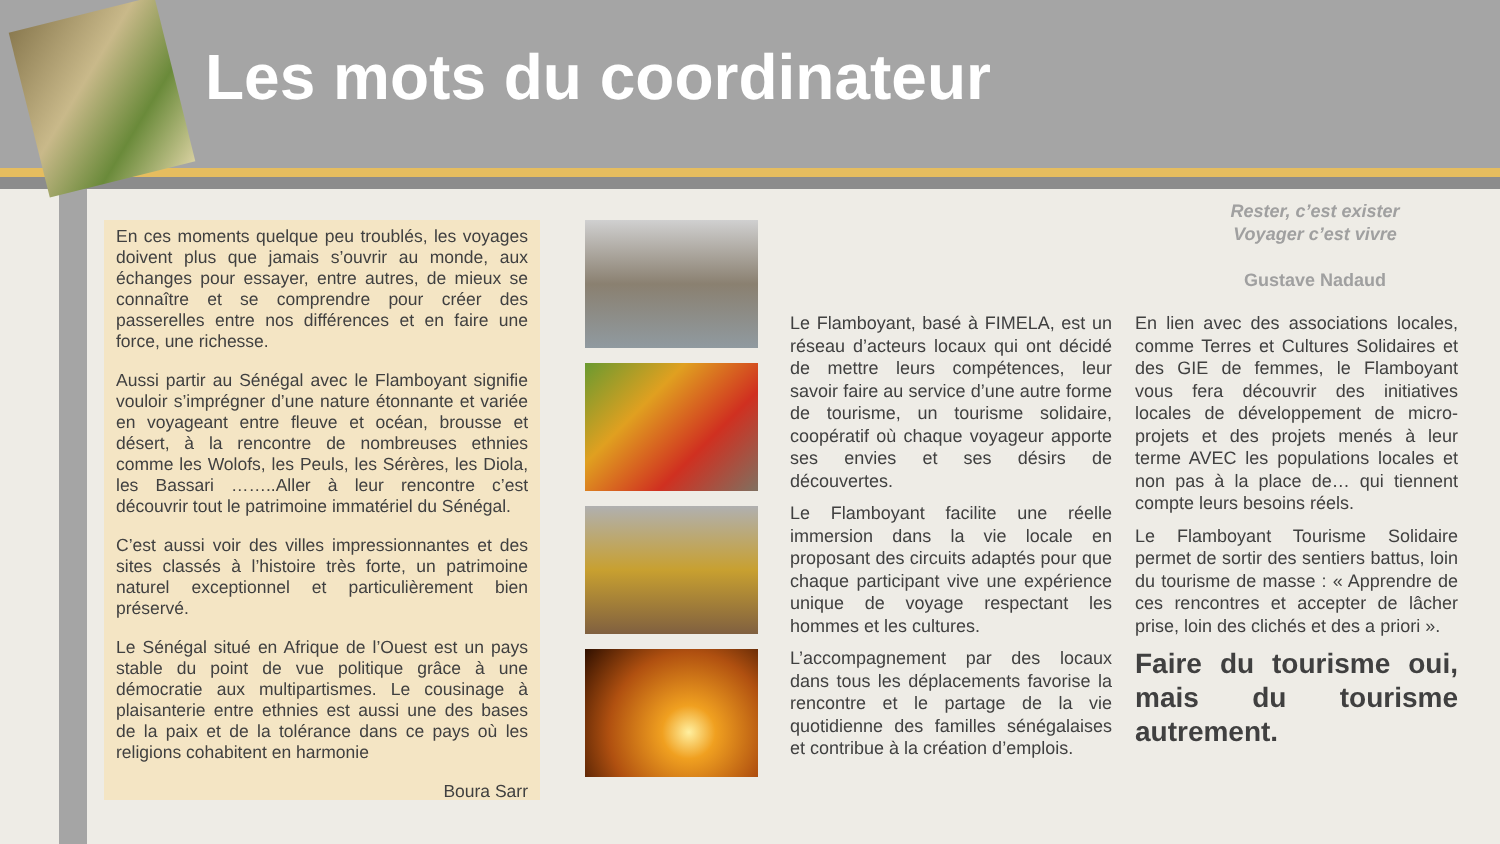Les mots du coordinateur
En ces moments quelque peu troublés, les voyages doivent plus que jamais s’ouvrir au monde, aux échanges pour essayer, entre autres, de mieux se connaître et se comprendre pour créer des passerelles entre nos différences et en faire une force, une richesse.
Aussi partir au Sénégal avec le Flamboyant signifie vouloir s’imprégner d’une nature étonnante et variée en voyageant entre fleuve et océan, brousse et désert, à la rencontre de nombreuses ethnies comme les Wolofs, les Peuls, les Sérères, les Diola, les Bassari ……..Aller à leur rencontre c’est découvrir tout le patrimoine immatériel du Sénégal.
C’est aussi voir des villes impressionnantes et des sites classés à l’histoire très forte, un patrimoine naturel exceptionnel et particulièrement bien préservé.
Le Sénégal situé en Afrique de l’Ouest est un pays stable du point de vue politique grâce à une démocratie aux multipartismes. Le cousinage à plaisanterie entre ethnies est aussi une des bases de la paix et de la tolérance dans ce pays où les religions cohabitent en harmonie
Boura Sarr
Rester, c’est exister
Voyager c’est vivre
Gustave Nadaud
Le Flamboyant, basé à FIMELA, est un réseau d’acteurs locaux qui ont décidé de mettre leurs compétences, leur savoir faire au service d’une autre forme de tourisme, un tourisme solidaire, coopératif où chaque voyageur apporte ses envies et ses désirs de découvertes.
Le Flamboyant facilite une réelle immersion dans la vie locale en proposant des circuits adaptés pour que chaque participant vive une expérience unique de voyage respectant les hommes et les cultures.
L’accompagnement par des locaux dans tous les déplacements favorise la rencontre et le partage de la vie quotidienne des familles sénégalaises et contribue à la création d’emplois.
En lien avec des associations locales, comme Terres et Cultures Solidaires et des GIE de femmes, le Flamboyant vous fera découvrir des initiatives locales de développement de micro-projets et des projets menés à leur terme AVEC les populations locales et non pas à la place de… qui tiennent compte leurs besoins réels.
Le Flamboyant Tourisme Solidaire permet de sortir des sentiers battus, loin du tourisme de masse : « Apprendre de ces rencontres et accepter de lâcher prise, loin des clichés et des a priori ».
Faire du tourisme oui, mais du tourisme autrement.